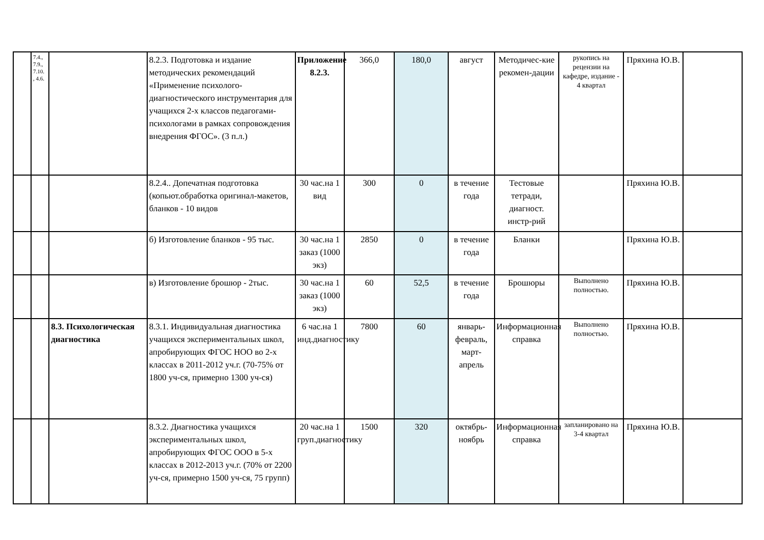| | 7.4., 7.9., 7.10. , 4.6. | | 8.2.3. Подготовка и издание методических рекомендаций «Применение психолого-диагностического инструментария для учащихся 2-х классов педагогами-психологами в рамках сопровождения внедрения ФГОС». (3 п.л.) | Приложение 8.2.3. | 366,0 | 180,0 | август | Методичес-кие рекомен-дации | рукопись на рецензии на кафедре, издание - 4 квартал | Пряхина Ю.В. | |
| | | | 8.2.4.. Допечатная подготовка (копьют.обработка оригинал-макетов, бланков - 10 видов | 30 час.на 1 вид | 300 | 0 | в течение года | Тестовые тетради, диагност. инстр-рий | | Пряхина Ю.В. | |
| | | | б) Изготовление бланков - 95 тыс. | 30 час.на 1 заказ (1000 экз) | 2850 | 0 | в течение года | Бланки | | Пряхина Ю.В. | |
| | | | в) Изготовление брошюр - 2тыс. | 30 час.на 1 заказ (1000 экз) | 60 | 52,5 | в течение года | Брошюры | Выполнено полностью. | Пряхина Ю.В. | |
| | | 8.3. Психологическая диагностика | 8.3.1. Индивидуальная диагностика учащихся экспериментальных школ, апробирующих ФГОС НОО во 2-х классах в 2011-2012 уч.г. (70-75% от 1800 уч-ся, примерно 1300 уч-ся) | 6 час.на 1 инд.диагностику | 7800 | 60 | январь-февраль, март-апрель | Информационная справка | Выполнено полностью. | Пряхина Ю.В. | |
| | | | 8.3.2. Диагностика учащихся экспериментальных школ, апробирующих ФГОС ООО в 5-х классах в 2012-2013 уч.г. (70% от 2200 уч-ся, примерно 1500 уч-ся, 75 групп) | 20 час.на 1 груп.диагностику | 1500 | 320 | октябрь-ноябрь | Информационная справка | запланировано на 3-4 квартал | Пряхина Ю.В. | |